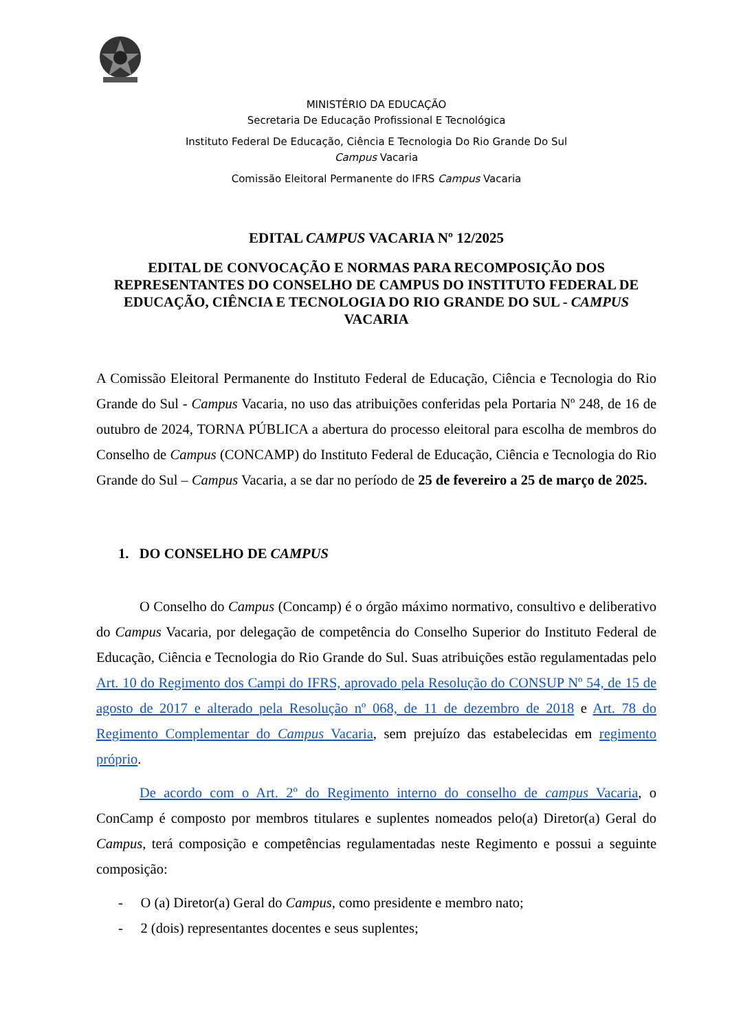MINISTÉRIO DA EDUCAÇÃO
Secretaria De Educação Profissional E Tecnológica
Instituto Federal De Educação, Ciência E Tecnologia Do Rio Grande Do Sul
Campus Vacaria
Comissão Eleitoral Permanente do IFRS Campus Vacaria
EDITAL CAMPUS VACARIA Nº 12/2025
EDITAL DE CONVOCAÇÃO E NORMAS PARA RECOMPOSIÇÃO DOS REPRESENTANTES DO CONSELHO DE CAMPUS DO INSTITUTO FEDERAL DE EDUCAÇÃO, CIÊNCIA E TECNOLOGIA DO RIO GRANDE DO SUL - CAMPUS VACARIA
A Comissão Eleitoral Permanente do Instituto Federal de Educação, Ciência e Tecnologia do Rio Grande do Sul - Campus Vacaria, no uso das atribuições conferidas pela Portaria Nº 248, de 16 de outubro de 2024, TORNA PÚBLICA a abertura do processo eleitoral para escolha de membros do Conselho de Campus (CONCAMP) do Instituto Federal de Educação, Ciência e Tecnologia do Rio Grande do Sul – Campus Vacaria, a se dar no período de 25 de fevereiro a 25 de março de 2025.
1. DO CONSELHO DE CAMPUS
O Conselho do Campus (Concamp) é o órgão máximo normativo, consultivo e deliberativo do Campus Vacaria, por delegação de competência do Conselho Superior do Instituto Federal de Educação, Ciência e Tecnologia do Rio Grande do Sul. Suas atribuições estão regulamentadas pelo Art. 10 do Regimento dos Campi do IFRS, aprovado pela Resolução do CONSUP Nº 54, de 15 de agosto de 2017 e alterado pela Resolução nº 068, de 11 de dezembro de 2018 e Art. 78 do Regimento Complementar do Campus Vacaria, sem prejuízo das estabelecidas em regimento próprio.
De acordo com o Art. 2º do Regimento interno do conselho de campus Vacaria, o ConCamp é composto por membros titulares e suplentes nomeados pelo(a) Diretor(a) Geral do Campus, terá composição e competências regulamentadas neste Regimento e possui a seguinte composição:
- O (a) Diretor(a) Geral do Campus, como presidente e membro nato;
- 2 (dois) representantes docentes e seus suplentes;